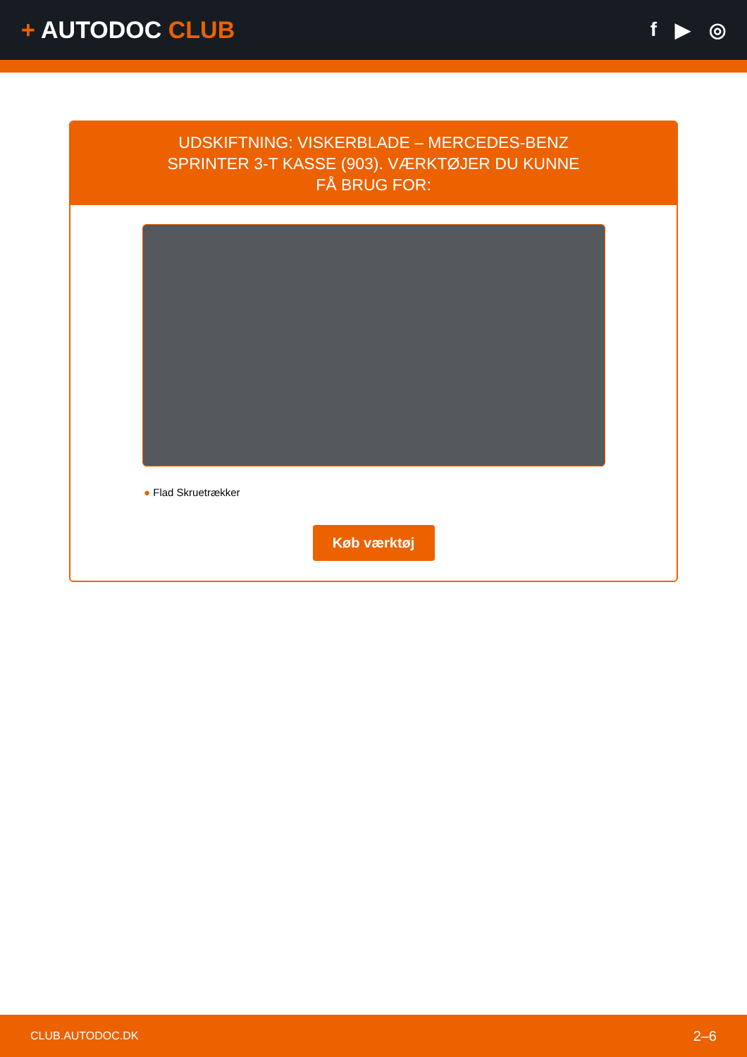+ AUTODOC CLUB
f ▶ ◎
UDSKIFTNING: VISKERBLADE – MERCEDES-BENZ SPRINTER 3-T KASSE (903). VÆRKTØJER DU KUNNE FÅ BRUG FOR:
● Flad Skruetrækker
Køb værktøj
CLUB.AUTODOC.DK 2–6